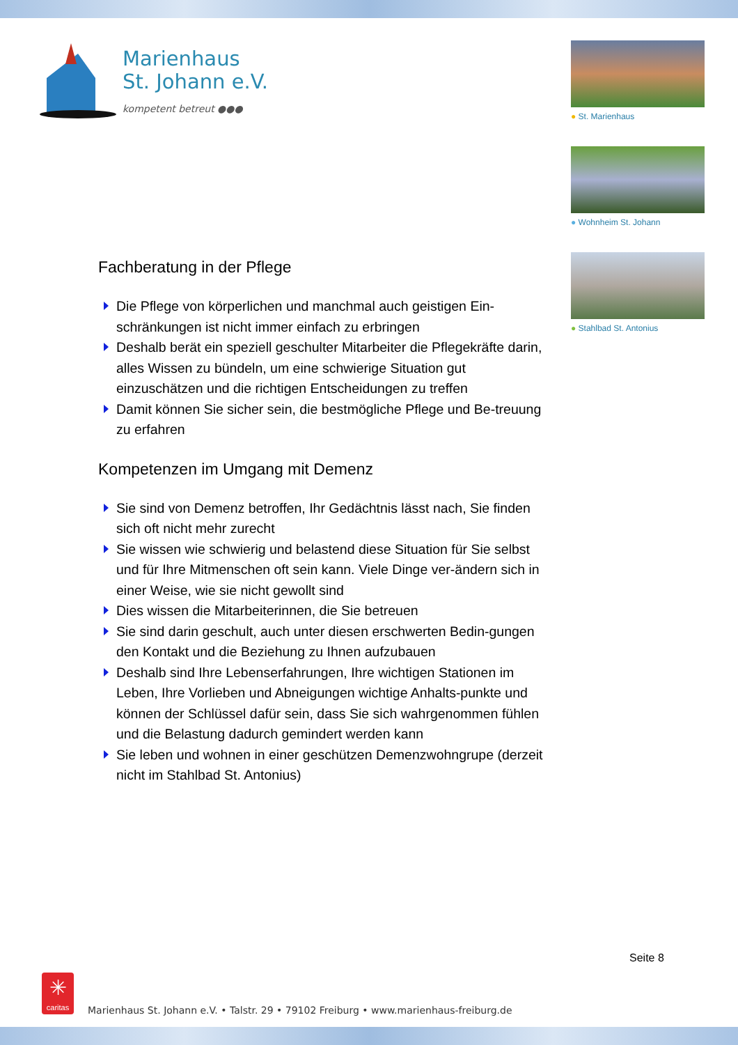Marienhaus
St. Johann e.V.
kompetent betreut ●●●
● St. Marienhaus
● Wohnheim St. Johann
● Stahlbad St. Antonius
Fachberatung in der Pflege
Die Pflege von körperlichen und manchmal auch geistigen Ein-schränkungen ist nicht immer einfach zu erbringen
Deshalb berät ein speziell geschulter Mitarbeiter die Pflegekräfte darin, alles Wissen zu bündeln, um eine schwierige Situation gut einzuschätzen und die richtigen Entscheidungen zu treffen
Damit können Sie sicher sein, die bestmögliche Pflege und Be-treuung zu erfahren
Kompetenzen im Umgang mit Demenz
Sie sind von Demenz betroffen, Ihr Gedächtnis lässt nach, Sie finden sich oft nicht mehr zurecht
Sie wissen wie schwierig und belastend diese Situation für Sie selbst und für Ihre Mitmenschen oft sein kann. Viele Dinge ver-ändern sich in einer Weise, wie sie nicht gewollt sind
Dies wissen die Mitarbeiterinnen, die Sie betreuen
Sie sind darin geschult, auch unter diesen erschwerten Bedin-gungen den Kontakt und die Beziehung zu Ihnen aufzubauen
Deshalb sind Ihre Lebenserfahrungen, Ihre wichtigen Stationen im Leben, Ihre Vorlieben und Abneigungen wichtige Anhalts-punkte und können der Schlüssel dafür sein, dass Sie sich wahrgenommen fühlen und die Belastung dadurch gemindert werden kann
Sie leben und wohnen in einer geschützen Demenzwohngrupe (derzeit nicht im Stahlbad St. Antonius)
Seite 8
✳
caritas
Marienhaus St. Johann e.V. • Talstr. 29 • 79102 Freiburg • www.marienhaus-freiburg.de